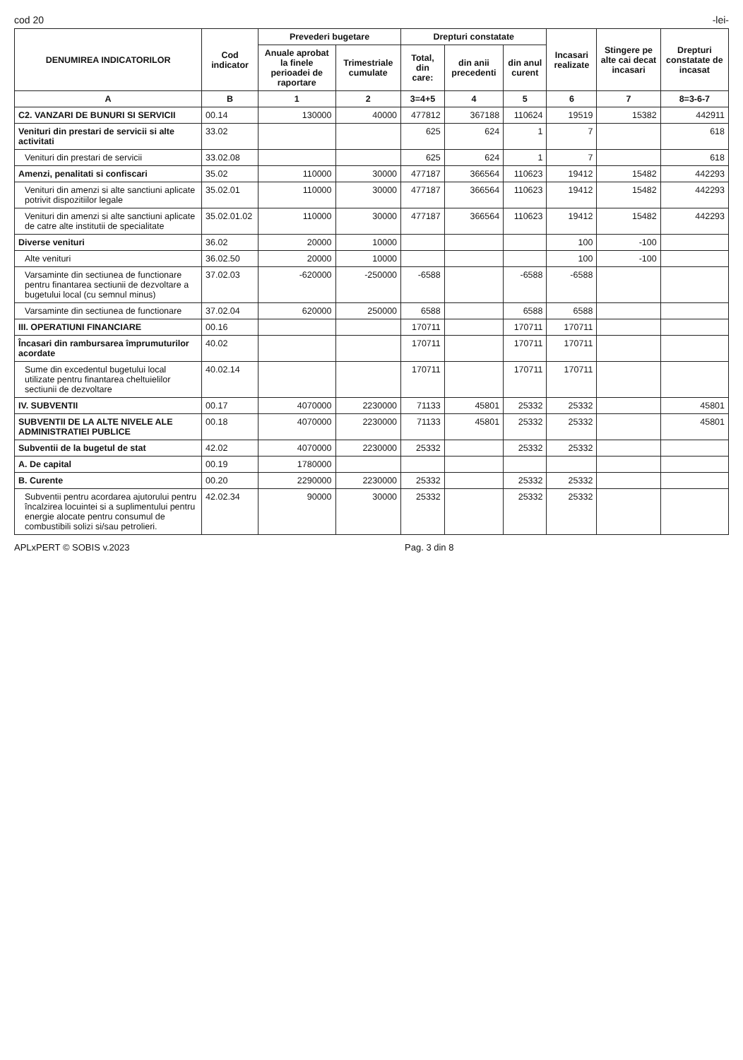cod 20 -lei-
| DENUMIREA INDICATORILOR | Cod indicator | Prevederi bugetare | | Drepturi constatate | | | Incasari realizate | Stingere pe alte cai decat incasari | Drepturi constatate de incasat |
| --- | --- | --- | --- | --- | --- | --- | --- | --- | --- |
| | | Anuale aprobat la finele perioadei de raportare | Trimestriale cumulate | Total, din care: | din anii precedenti | din anul curent | | | |
| A | B | 1 | 2 | 3=4+5 | 4 | 5 | 6 | 7 | 8=3-6-7 |
| C2. VANZARI DE BUNURI SI SERVICII | 00.14 | 130000 | 40000 | 477812 | 367188 | 110624 | 19519 | 15382 | 442911 |
| Venituri din prestari de servicii si alte activitati | 33.02 | | | 625 | 624 | 1 | 7 | | 618 |
| Venituri din prestari de servicii | 33.02.08 | | | 625 | 624 | 1 | 7 | | 618 |
| Amenzi, penalitati si confiscari | 35.02 | 110000 | 30000 | 477187 | 366564 | 110623 | 19412 | 15482 | 442293 |
| Venituri din amenzi si alte sanctiuni aplicate potrivit dispozitiilor legale | 35.02.01 | 110000 | 30000 | 477187 | 366564 | 110623 | 19412 | 15482 | 442293 |
| Venituri din amenzi si alte sanctiuni aplicate de catre alte institutii de specialitate | 35.02.01.02 | 110000 | 30000 | 477187 | 366564 | 110623 | 19412 | 15482 | 442293 |
| Diverse venituri | 36.02 | 20000 | 10000 | | | | 100 | -100 | |
| Alte venituri | 36.02.50 | 20000 | 10000 | | | | 100 | -100 | |
| Varsaminte din sectiunea de functionare pentru finantarea sectiunii de dezvoltare a bugetului local (cu semnul minus) | 37.02.03 | -620000 | -250000 | -6588 | | -6588 | -6588 | | |
| Varsaminte din sectiunea de functionare | 37.02.04 | 620000 | 250000 | 6588 | | 6588 | 6588 | | |
| III. OPERATIUNI FINANCIARE | 00.16 | | | 170711 | | 170711 | 170711 | | |
| Încasari din rambursarea împrumuturilor acordate | 40.02 | | | 170711 | | 170711 | 170711 | | |
| Sume din excedentul bugetului local utilizate pentru finantarea cheltuielilor sectiunii de dezvoltare | 40.02.14 | | | 170711 | | 170711 | 170711 | | |
| IV. SUBVENTII | 00.17 | 4070000 | 2230000 | 71133 | 45801 | 25332 | 25332 | | 45801 |
| SUBVENTII DE LA ALTE NIVELE ALE ADMINISTRATIEI PUBLICE | 00.18 | 4070000 | 2230000 | 71133 | 45801 | 25332 | 25332 | | 45801 |
| Subventii de la bugetul de stat | 42.02 | 4070000 | 2230000 | 25332 | | 25332 | 25332 | | |
| A. De capital | 00.19 | 1780000 | | | | | | | |
| B. Curente | 00.20 | 2290000 | 2230000 | 25332 | | 25332 | 25332 | | |
| Subventii pentru acordarea ajutorului pentru încalzirea locuintei si a suplimentului pentru energie alocate pentru consumul de combustibili solizi si/sau petrolieri. | 42.02.34 | 90000 | 30000 | 25332 | | 25332 | 25332 | | |
APLxPERT © SOBIS v.2023 Pag. 3 din 8